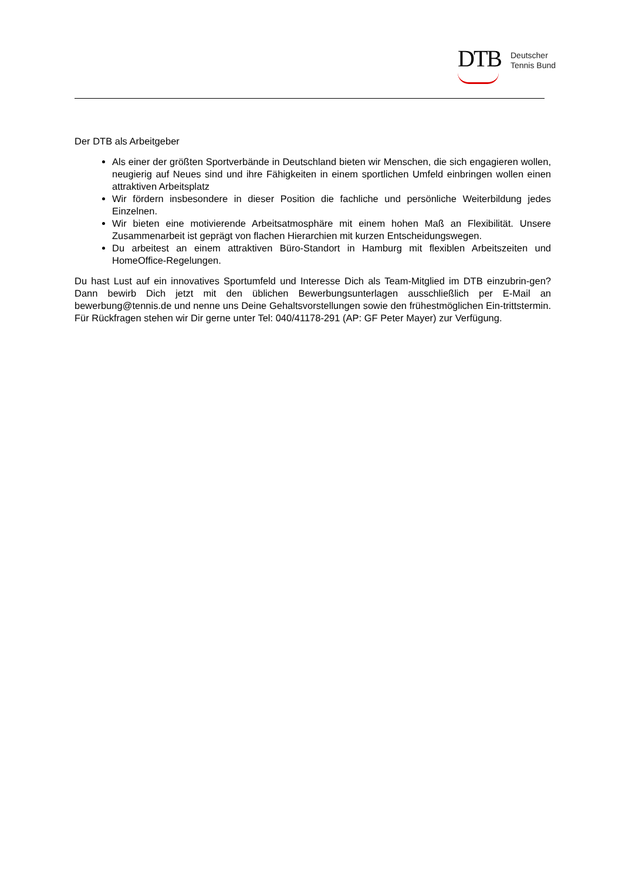DTB
Deutscher
Tennis Bund
Der DTB als Arbeitgeber
Als einer der größten Sportverbände in Deutschland bieten wir Menschen, die sich engagieren wollen, neugierig auf Neues sind und ihre Fähigkeiten in einem sportlichen Umfeld einbringen wollen einen attraktiven Arbeitsplatz
Wir fördern insbesondere in dieser Position die fachliche und persönliche Weiterbildung jedes Einzelnen.
Wir bieten eine motivierende Arbeitsatmosphäre mit einem hohen Maß an Flexibilität. Unsere Zusammenarbeit ist geprägt von flachen Hierarchien mit kurzen Entscheidungswegen.
Du arbeitest an einem attraktiven Büro-Standort in Hamburg mit flexiblen Arbeitszeiten und HomeOffice-Regelungen.
Du hast Lust auf ein innovatives Sportumfeld und Interesse Dich als Team-Mitglied im DTB einzubrin-gen? Dann bewirb Dich jetzt mit den üblichen Bewerbungsunterlagen ausschließlich per E-Mail an bewerbung@tennis.de und nenne uns Deine Gehaltsvorstellungen sowie den frühestmöglichen Ein-trittstermin. Für Rückfragen stehen wir Dir gerne unter Tel: 040/41178-291 (AP: GF Peter Mayer) zur Verfügung.